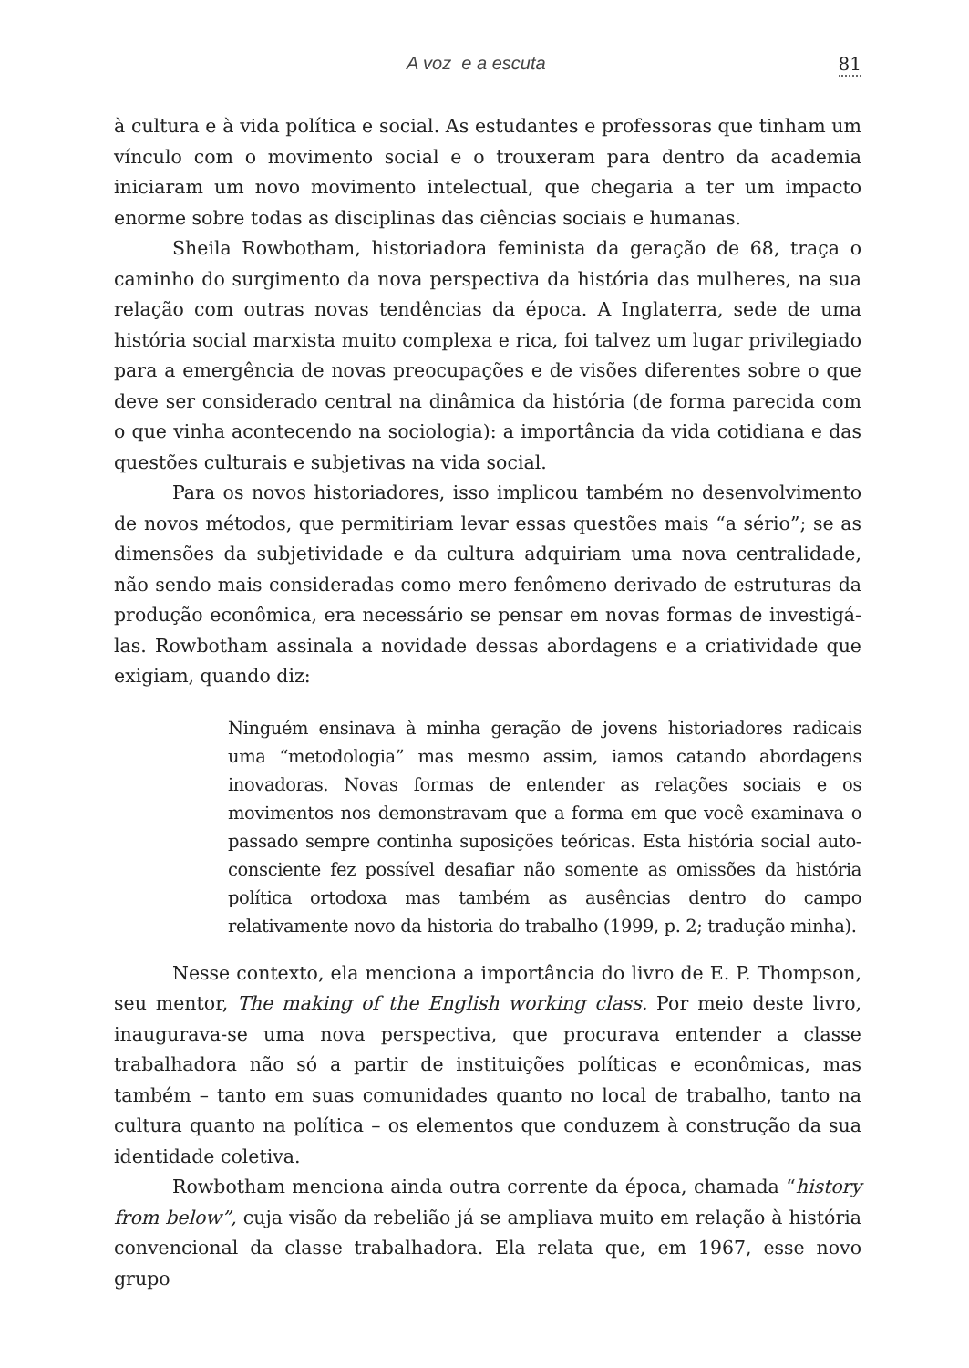A voz e a escuta 81
à cultura e à vida política e social. As estudantes e professoras que tinham um vínculo com o movimento social e o trouxeram para dentro da academia iniciaram um novo movimento intelectual, que chegaria a ter um impacto enorme sobre todas as disciplinas das ciências sociais e humanas.
Sheila Rowbotham, historiadora feminista da geração de 68, traça o caminho do surgimento da nova perspectiva da história das mulheres, na sua relação com outras novas tendências da época. A Inglaterra, sede de uma história social marxista muito complexa e rica, foi talvez um lugar privilegiado para a emergência de novas preocupações e de visões diferentes sobre o que deve ser considerado central na dinâmica da história (de forma parecida com o que vinha acontecendo na sociologia): a importância da vida cotidiana e das questões culturais e subjetivas na vida social.
Para os novos historiadores, isso implicou também no desenvolvimento de novos métodos, que permitiriam levar essas questões mais “a sério”; se as dimensões da subjetividade e da cultura adquiriam uma nova centralidade, não sendo mais consideradas como mero fenômeno derivado de estruturas da produção econômica, era necessário se pensar em novas formas de investigá-las. Rowbotham assinala a novidade dessas abordagens e a criatividade que exigiam, quando diz:
Ninguém ensinava à minha geração de jovens historiadores radicais uma “metodologia” mas mesmo assim, iamos catando abordagens inovadoras. Novas formas de entender as relações sociais e os movimentos nos demonstravam que a forma em que você examinava o passado sempre continha suposições teóricas. Esta história social auto-consciente fez possível desafiar não somente as omissões da história política ortodoxa mas também as ausências dentro do campo relativamente novo da historia do trabalho (1999, p. 2; tradução minha).
Nesse contexto, ela menciona a importância do livro de E. P. Thompson, seu mentor, The making of the English working class. Por meio deste livro, inaugurava-se uma nova perspectiva, que procurava entender a classe trabalhadora não só a partir de instituições políticas e econômicas, mas também – tanto em suas comunidades quanto no local de trabalho, tanto na cultura quanto na política – os elementos que conduzem à construção da sua identidade coletiva.
Rowbotham menciona ainda outra corrente da época, chamada “history from below”, cuja visão da rebelião já se ampliava muito em relação à história convencional da classe trabalhadora. Ela relata que, em 1967, esse novo grupo